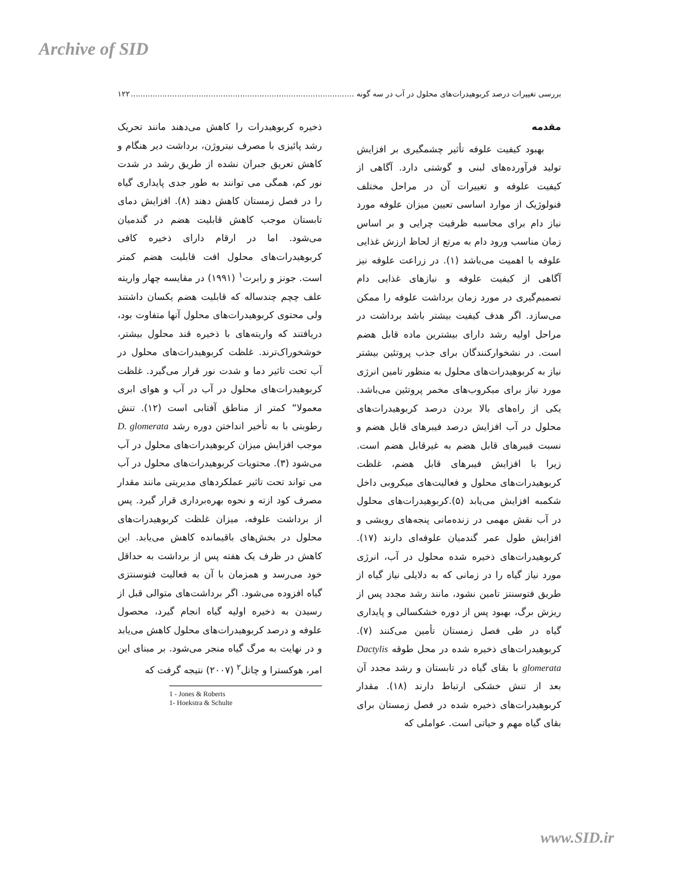Archive of SID
بررسی تغییرات درصد کربوهیدرات‌های محلول در آب در سه گونه ............................................................................................ ۱۲۲
مقدمه
بهبود کیفیت علوفه تأثیر چشمگیری بر افزایش تولید فرآورده‌های لبنی و گوشتی دارد. آگاهی از کیفیت علوفه و تغییرات آن در مراحل مختلف فنولوژیک از موارد اساسی تعیین میزان علوفه مورد نیاز دام برای محاسبه ظرفیت چرایی و بر اساس زمان مناسب ورود دام به مرتع از لحاظ ارزش غذایی علوفه با اهمیت می‌باشد (۱). در زراعت علوفه نیز آگاهی از کیفیت علوفه و نیازهای غذایی دام تصمیم‌گیری در مورد زمان برداشت علوفه را ممکن می‌سازد. اگر هدف کیفیت بیشتر باشد برداشت در مراحل اولیه رشد دارای بیشترین ماده قابل هضم است. در نشخوارکنندگان برای جذب پروتئین بیشتر نیاز به کربوهیدرات‌های محلول به منظور تامین انرژی مورد نیاز برای میکروب‌های مخمر پروتئین می‌باشد. یکی از راه‌های بالا بردن درصد کربوهیدرات‌های محلول در آب افزایش درصد فیبرهای قابل هضم و نسبت فیبرهای قابل هضم به غیرقابل هضم است. زیرا با افزایش فیبرهای قابل هضم، غلظت کربوهیدرات‌های محلول و فعالیت‌های میکروبی داخل شکمبه افزایش می‌یابد (۵).کربوهیدرات‌های محلول در آب نقش مهمی در زنده‌مانی پنجه‌های رویشی و افزایش طول عمر گندمیان علوفه‌ای دارند (۱۷). کربوهیدرات‌های ذخیره شده محلول در آب، انرژی مورد نیاز گیاه را در زمانی که به دلایلی نیاز گیاه از طریق فتوسنتز تامین نشود، مانند رشد مجدد پس از ریزش برگ، بهبود پس از دوره خشکسالی و پایداری گیاه در طی فصل زمستان تأمین می‌کنند (۷). کربوهیدرات‌های ذخیره شده در محل طوقه Dactylis glomerata با بقای گیاه در تابستان و رشد مجدد آن بعد از تنش خشکی ارتباط دارند (۱۸). مقدار کربوهیدرات‌های ذخیره شده در فصل زمستان برای بقای گیاه مهم و حیاتی است. عواملی که
ذخیره کربوهیدرات را کاهش می‌دهند مانند تحریک رشد پائیزی با مصرف نیتروژن، برداشت دیر هنگام و کاهش تعریق جبران نشده از طریق رشد در شدت نور کم، همگی می توانند به طور جدی پایداری گیاه را در فصل زمستان کاهش دهند (۸). افزایش دمای تابستان موجب کاهش قابلیت هضم در گندمیان می‌شود. اما در ارقام دارای ذخیره کافی کربوهیدرات‌های محلول افت قابلیت هضم کمتر است. جونز و رابرت<sup>۱</sup> (۱۹۹۱) در مقایسه چهار واریته علف چچم چندساله که قابلیت هضم یکسان داشتند ولی محتوی کربوهیدرات‌های محلول آنها متفاوت بود، دریافتند که واریته‌های با ذخیره قند محلول بیشتر، خوشخوراک‌ترند. غلظت کربوهیدرات‌های محلول در آب تحت تاثیر دما و شدت نور قرار می‌گیرد. غلظت کربوهیدرات‌های محلول در آب در آب و هوای ابری معمولا“ کمتر از مناطق آفتابی است (۱۲). تنش رطوبتی با به تأخیر انداختن دوره رشد D. glomerata موجب افزایش میزان کربوهیدرات‌های محلول در آب می‌شود (۳). محتویات کربوهیدرات‌های محلول در آب می تواند تحت تاثیر عملکردهای مدیریتی مانند مقدار مصرف کود ازته و نحوه بهره‌برداری قرار گیرد. پس از برداشت علوفه، میزان غلظت کربوهیدرات‌های محلول در بخش‌های باقیمانده کاهش می‌یابد. این کاهش در ظرف یک هفته پس از برداشت به حداقل خود می‌رسد و همزمان با آن به فعالیت فتوسنتزی گیاه افزوده می‌شود. اگر برداشت‌های متوالی قبل از رسیدن به ذخیره اولیه گیاه انجام گیرد، محصول علوفه و درصد کربوهیدرات‌های محلول کاهش می‌یابد و در نهایت به مرگ گیاه منجر می‌شود. بر مبنای این امر، هوکسترا و چاتل<sup>۲</sup> (۲۰۰۷) نتیجه گرفت که
1 - Jones & Roberts
1- Hoekstra & Schulte
www.SID.ir